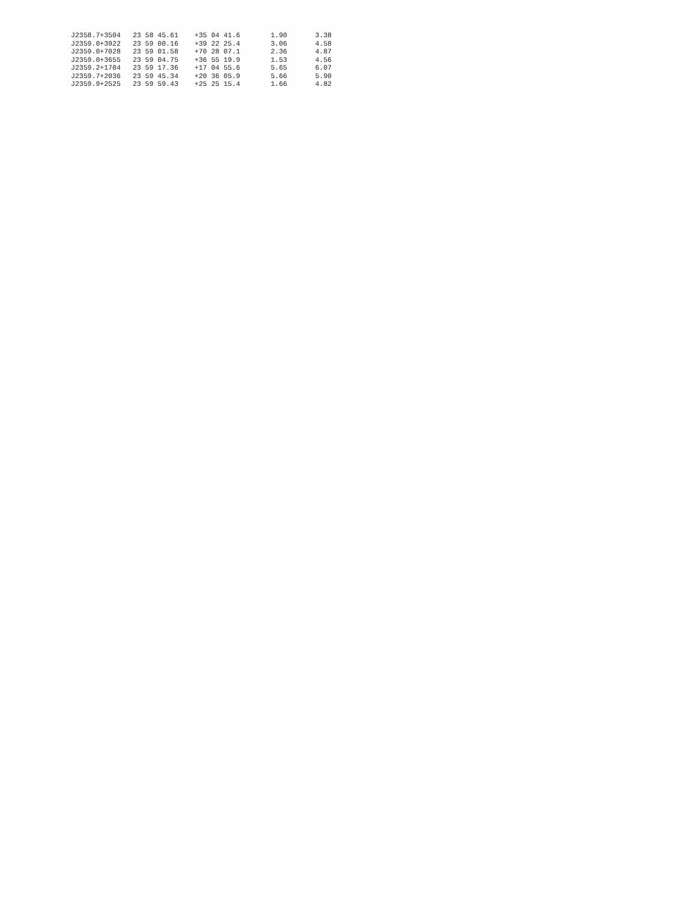| J2358.7+3504 | 23 58 45.61 | +35 04 41.6 | 1.90 | 3.38 |
| J2359.0+3922 | 23 59 00.16 | +39 22 25.4 | 3.06 | 4.58 |
| J2359.0+7028 | 23 59 01.58 | +70 28 07.1 | 2.36 | 4.87 |
| J2359.0+3655 | 23 59 04.75 | +36 55 19.9 | 1.53 | 4.56 |
| J2359.2+1704 | 23 59 17.36 | +17 04 55.6 | 5.65 | 6.07 |
| J2359.7+2036 | 23 59 45.34 | +20 36 05.9 | 5.66 | 5.90 |
| J2359.9+2525 | 23 59 59.43 | +25 25 15.4 | 1.66 | 4.82 |